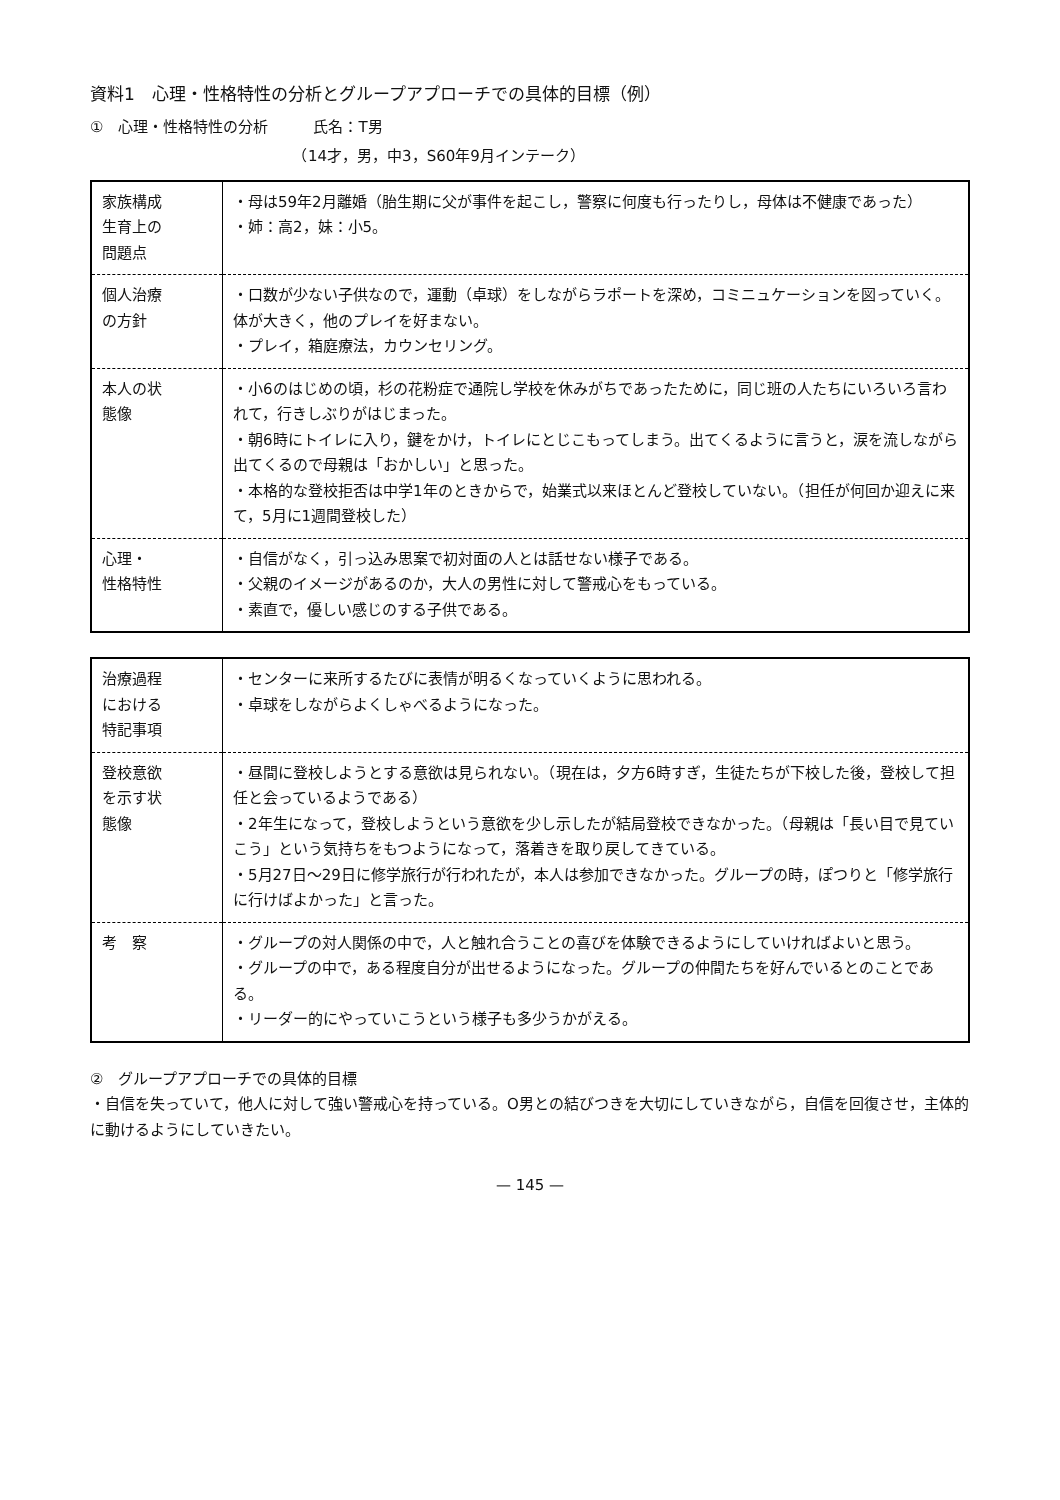資料1　心理・性格特性の分析とグループアプローチでの具体的目標（例）
①　心理・性格特性の分析　　　氏名：T男
　　　　　　　　　　　　　　（14才，男，中3，S60年9月インテーク）
| 家族構成 生育上の 問題点 | ・母は59年2月離婚（胎生期に父が事件を起こし，警察に何度も行ったりし，母体は不健康であった） ・姉：高2，妹：小5。 |
| 個人治療 の方針 | ・口数が少ない子供なので，運動（卓球）をしながらラポートを深め，コミニュケーションを図っていく。体が大きく，他のプレイを好まない。 ・プレイ，箱庭療法，カウンセリング。 |
| 本人の状 態像 | ・小6のはじめの頃，杉の花粉症で通院し学校を休みがちであったために，同じ班の人たちにいろいろ言われて，行きしぶりがはじまった。 ・朝6時にトイレに入り，鍵をかけ，トイレにとじこもってしまう。出てくるように言うと，涙を流しながら出てくるので母親は「おかしい」と思った。 ・本格的な登校拒否は中学1年のときからで，始業式以来ほとんど登校していない。（担任が何回か迎えに来て，5月に1週間登校した） |
| 心理・ 性格特性 | ・自信がなく，引っ込み思案で初対面の人とは話せない様子である。 ・父親のイメージがあるのか，大人の男性に対して警戒心をもっている。 ・素直で，優しい感じのする子供である。 |
| 治療過程 における 特記事項 | ・センターに来所するたびに表情が明るくなっていくように思われる。 ・卓球をしながらよくしゃべるようになった。 |
| 登校意欲 を示す状 態像 | ・昼間に登校しようとする意欲は見られない。（現在は，夕方6時すぎ，生徒たちが下校した後，登校して担任と会っているようである） ・2年生になって，登校しようという意欲を少し示したが結局登校できなかった。（母親は「長い目で見ていこう」という気持ちをもつようになって，落着きを取り戻してきている。 ・5月27日～29日に修学旅行が行われたが，本人は参加できなかった。グループの時，ぽつりと「修学旅行に行けばよかった」と言った。 |
| 考 察 | ・グループの対人関係の中で，人と触れ合うことの喜びを体験できるようにしていければよいと思う。 ・グループの中で，ある程度自分が出せるようになった。グループの仲間たちを好んでいるとのことである。 ・リーダー的にやっていこうという様子も多少うかがえる。 |
②　グループアプローチでの具体的目標
・自信を失っていて，他人に対して強い警戒心を持っている。O男との結びつきを大切にしていきながら，自信を回復させ，主体的に動けるようにしていきたい。
— 145 —